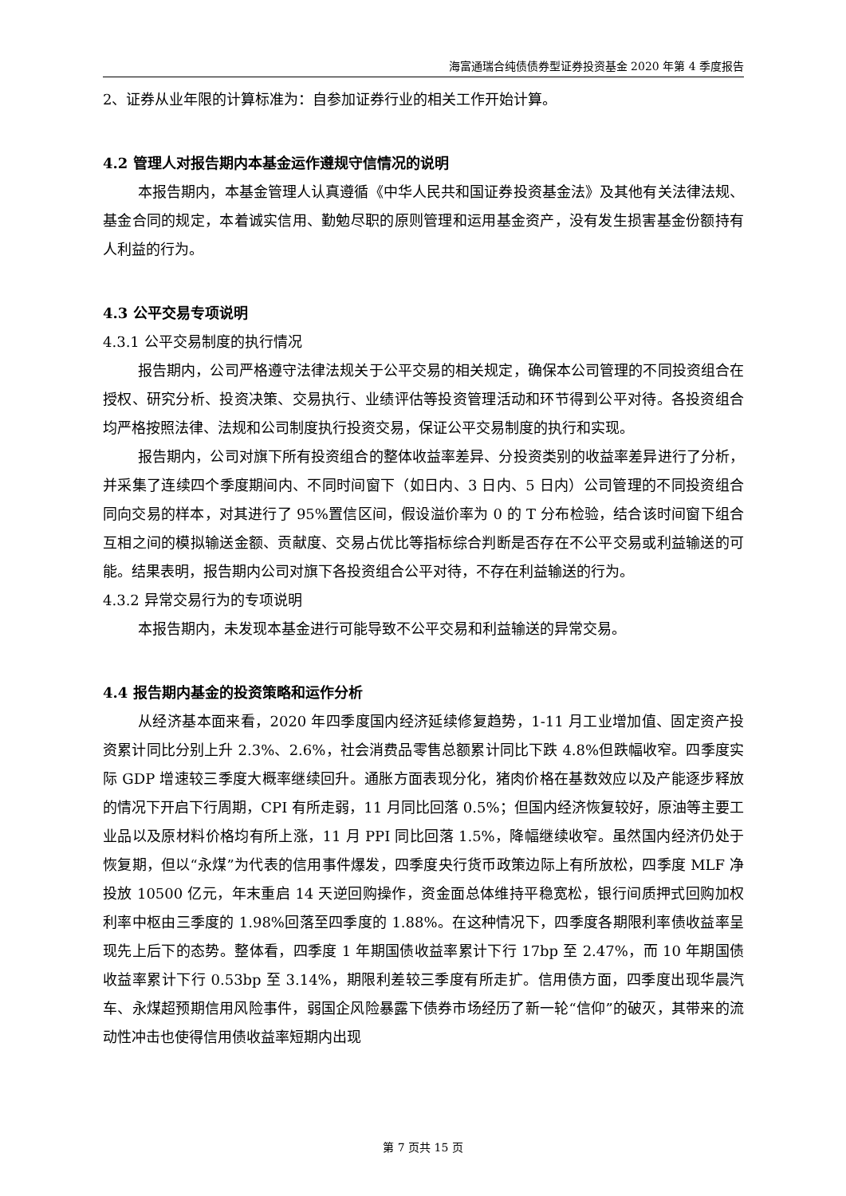海富通瑞合纯债债券型证券投资基金 2020 年第 4 季度报告
2、证券从业年限的计算标准为：自参加证券行业的相关工作开始计算。
4.2 管理人对报告期内本基金运作遵规守信情况的说明
本报告期内，本基金管理人认真遵循《中华人民共和国证券投资基金法》及其他有关法律法规、基金合同的规定，本着诚实信用、勤勉尽职的原则管理和运用基金资产，没有发生损害基金份额持有人利益的行为。
4.3 公平交易专项说明
4.3.1 公平交易制度的执行情况
报告期内，公司严格遵守法律法规关于公平交易的相关规定，确保本公司管理的不同投资组合在授权、研究分析、投资决策、交易执行、业绩评估等投资管理活动和环节得到公平对待。各投资组合均严格按照法律、法规和公司制度执行投资交易，保证公平交易制度的执行和实现。
报告期内，公司对旗下所有投资组合的整体收益率差异、分投资类别的收益率差异进行了分析，并采集了连续四个季度期间内、不同时间窗下（如日内、3 日内、5 日内）公司管理的不同投资组合同向交易的样本，对其进行了 95%置信区间，假设溢价率为 0 的 T 分布检验，结合该时间窗下组合互相之间的模拟输送金额、贡献度、交易占优比等指标综合判断是否存在不公平交易或利益输送的可能。结果表明，报告期内公司对旗下各投资组合公平对待，不存在利益输送的行为。
4.3.2 异常交易行为的专项说明
本报告期内，未发现本基金进行可能导致不公平交易和利益输送的异常交易。
4.4 报告期内基金的投资策略和运作分析
从经济基本面来看，2020 年四季度国内经济延续修复趋势，1-11 月工业增加值、固定资产投资累计同比分别上升 2.3%、2.6%，社会消费品零售总额累计同比下跌 4.8%但跌幅收窄。四季度实际 GDP 增速较三季度大概率继续回升。通胀方面表现分化，猪肉价格在基数效应以及产能逐步释放的情况下开启下行周期，CPI 有所走弱，11 月同比回落 0.5%；但国内经济恢复较好，原油等主要工业品以及原材料价格均有所上涨，11 月 PPI 同比回落 1.5%，降幅继续收窄。虽然国内经济仍处于恢复期，但以“永煤”为代表的信用事件爆发，四季度央行货币政策边际上有所放松，四季度 MLF 净投放 10500 亿元，年末重启 14 天逆回购操作，资金面总体维持平稳宽松，银行间质押式回购加权利率中枢由三季度的 1.98%回落至四季度的 1.88%。在这种情况下，四季度各期限利率债收益率呈现先上后下的态势。整体看，四季度 1 年期国债收益率累计下行 17bp 至 2.47%，而 10 年期国债收益率累计下行 0.53bp 至 3.14%，期限利差较三季度有所走扩。信用债方面，四季度出现华晨汽车、永煤超预期信用风险事件，弱国企风险暴露下债券市场经历了新一轮“信仰”的破灭，其带来的流动性冲击也使得信用债收益率短期内出现
第 7 页共 15 页